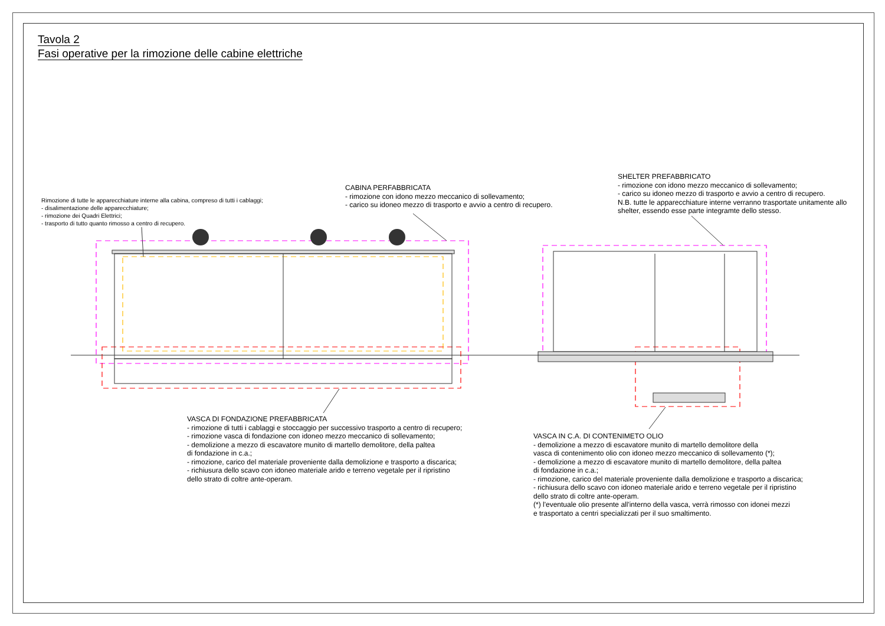Tavola 2
Fasi operative per la rimozione delle cabine elettriche
Rimozione di tutte le apparecchiature interne alla cabina, compreso di tutti i cablaggi;
- disalimentazione delle apparecchiature;
- rimozione dei Quadri Elettrici;
- trasporto di tutto quanto rimosso a centro di recupero.
CABINA PERFABBRICATA
- rimozione con idono mezzo meccanico di sollevamento;
- carico su idoneo mezzo di trasporto e avvio a centro di recupero.
SHELTER PREFABBRICATO
- rimozione con idono mezzo meccanico di sollevamento;
- carico su idoneo mezzo di trasporto e avvio a centro di recupero.
N.B. tutte le apparecchiature interne verranno trasportate unitamente allo
shelter, essendo esse parte integramte dello stesso.
VASCA DI FONDAZIONE PREFABBRICATA
- rimozione di tutti i cablaggi e stoccaggio per successivo trasporto a centro di recupero;
- rimozione vasca di fondazione con idoneo mezzo meccanico di sollevamento;
- demolizione a mezzo di escavatore munito di martello demolitore, della paltea
di fondazione in c.a.;
- rimozione, carico del materiale proveniente dalla demolizione e trasporto a discarica;
- richiusura dello scavo con idoneo materiale arido e terreno vegetale per il ripristino
dello strato di coltre ante-operam.
VASCA IN C.A. DI CONTENIMETO OLIO
- demolizione a mezzo di escavatore munito di martello demolitore della
vasca di contenimento olio con idoneo mezzo meccanico di sollevamento (*);
- demolizione a mezzo di escavatore munito di martello demolitore, della paltea
di fondazione in c.a.;
- rimozione, carico del materiale proveniente dalla demolizione e trasporto a discarica;
- richiusura dello scavo con idoneo materiale arido e terreno vegetale per il ripristino
dello strato di coltre ante-operam.
(*) l'eventuale olio presente all'interno della vasca, verrà rimosso con idonei mezzi
e trasportato a centri specializzati per il suo smaltimento.